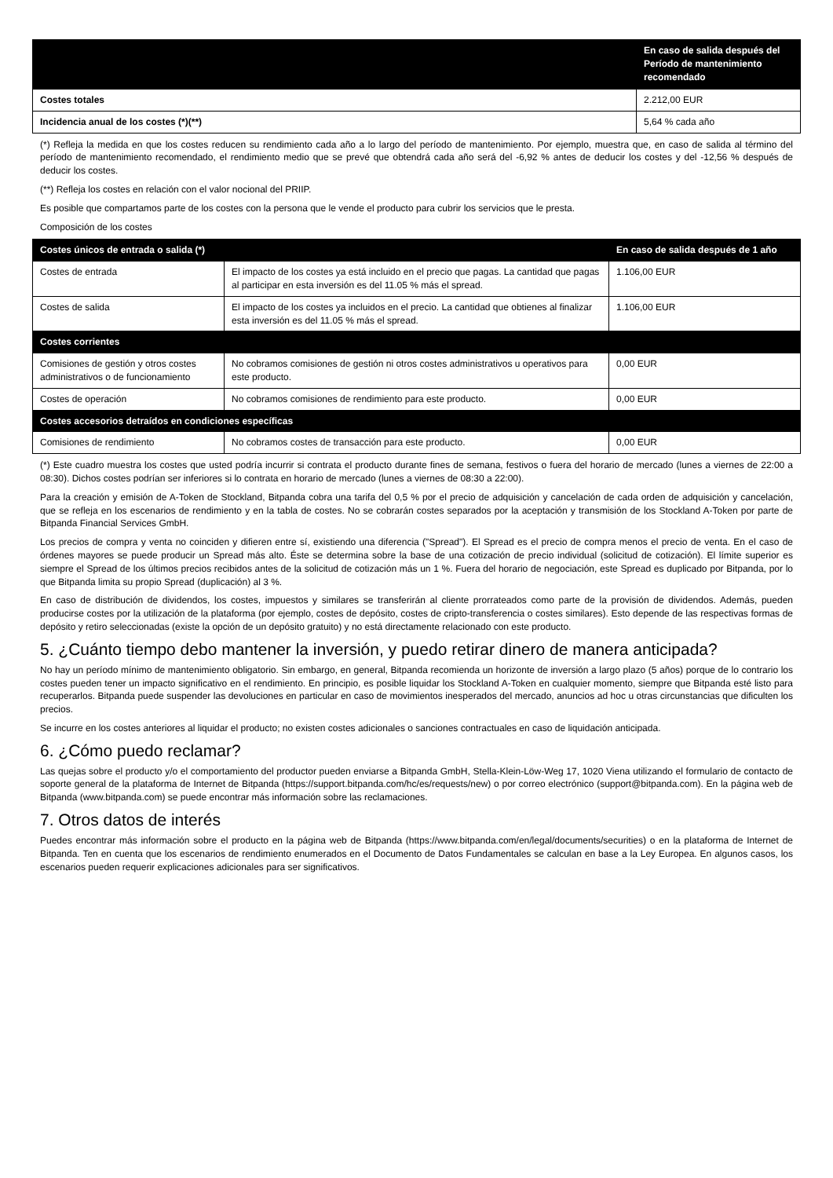| | En caso de salida después del Período de mantenimiento recomendado |
| --- | --- |
| Costes totales | 2.212,00 EUR |
| Incidencia anual de los costes (*)(**) | 5,64 % cada año |
(*) Refleja la medida en que los costes reducen su rendimiento cada año a lo largo del período de mantenimiento. Por ejemplo, muestra que, en caso de salida al término del período de mantenimiento recomendado, el rendimiento medio que se prevé que obtendrá cada año será del -6,92 % antes de deducir los costes y del -12,56 % después de deducir los costes.
(**) Refleja los costes en relación con el valor nocional del PRIIP.
Es posible que compartamos parte de los costes con la persona que le vende el producto para cubrir los servicios que le presta.
Composición de los costes
| Costes únicos de entrada o salida (*) | | En caso de salida después de 1 año |
| --- | --- | --- |
| Costes de entrada | El impacto de los costes ya está incluido en el precio que pagas. La cantidad que pagas al participar en esta inversión es del 11.05 % más el spread. | 1.106,00 EUR |
| Costes de salida | El impacto de los costes ya incluidos en el precio. La cantidad que obtienes al finalizar esta inversión es del 11.05 % más el spread. | 1.106,00 EUR |
| Costes corrientes | | |
| Comisiones de gestión y otros costes administrativos o de funcionamiento | No cobramos comisiones de gestión ni otros costes administrativos u operativos para este producto. | 0,00 EUR |
| Costes de operación | No cobramos comisiones de rendimiento para este producto. | 0,00 EUR |
| Costes accesorios detraídos en condiciones específicas | | |
| Comisiones de rendimiento | No cobramos costes de transacción para este producto. | 0,00 EUR |
(*) Este cuadro muestra los costes que usted podría incurrir si contrata el producto durante fines de semana, festivos o fuera del horario de mercado (lunes a viernes de 22:00 a 08:30). Dichos costes podrían ser inferiores si lo contrata en horario de mercado (lunes a viernes de 08:30 a 22:00).
Para la creación y emisión de A-Token de Stockland, Bitpanda cobra una tarifa del 0,5 % por el precio de adquisición y cancelación de cada orden de adquisición y cancelación, que se refleja en los escenarios de rendimiento y en la tabla de costes. No se cobrarán costes separados por la aceptación y transmisión de los Stockland A-Token por parte de Bitpanda Financial Services GmbH.
Los precios de compra y venta no coinciden y difieren entre sí, existiendo una diferencia ("Spread"). El Spread es el precio de compra menos el precio de venta. En el caso de órdenes mayores se puede producir un Spread más alto. Éste se determina sobre la base de una cotización de precio individual (solicitud de cotización). El límite superior es siempre el Spread de los últimos precios recibidos antes de la solicitud de cotización más un 1 %. Fuera del horario de negociación, este Spread es duplicado por Bitpanda, por lo que Bitpanda limita su propio Spread (duplicación) al 3 %.
En caso de distribución de dividendos, los costes, impuestos y similares se transferirán al cliente prorrateados como parte de la provisión de dividendos. Además, pueden producirse costes por la utilización de la plataforma (por ejemplo, costes de depósito, costes de cripto-transferencia o costes similares). Esto depende de las respectivas formas de depósito y retiro seleccionadas (existe la opción de un depósito gratuito) y no está directamente relacionado con este producto.
5. ¿Cuánto tiempo debo mantener la inversión, y puedo retirar dinero de manera anticipada?
No hay un período mínimo de mantenimiento obligatorio. Sin embargo, en general, Bitpanda recomienda un horizonte de inversión a largo plazo (5 años) porque de lo contrario los costes pueden tener un impacto significativo en el rendimiento. En principio, es posible liquidar los Stockland A-Token en cualquier momento, siempre que Bitpanda esté listo para recuperarlos. Bitpanda puede suspender las devoluciones en particular en caso de movimientos inesperados del mercado, anuncios ad hoc u otras circunstancias que dificulten los precios.
Se incurre en los costes anteriores al liquidar el producto; no existen costes adicionales o sanciones contractuales en caso de liquidación anticipada.
6. ¿Cómo puedo reclamar?
Las quejas sobre el producto y/o el comportamiento del productor pueden enviarse a Bitpanda GmbH, Stella-Klein-Löw-Weg 17, 1020 Viena utilizando el formulario de contacto de soporte general de la plataforma de Internet de Bitpanda (https://support.bitpanda.com/hc/es/requests/new) o por correo electrónico (support@bitpanda.com). En la página web de Bitpanda (www.bitpanda.com) se puede encontrar más información sobre las reclamaciones.
7. Otros datos de interés
Puedes encontrar más información sobre el producto en la página web de Bitpanda (https://www.bitpanda.com/en/legal/documents/securities) o en la plataforma de Internet de Bitpanda. Ten en cuenta que los escenarios de rendimiento enumerados en el Documento de Datos Fundamentales se calculan en base a la Ley Europea. En algunos casos, los escenarios pueden requerir explicaciones adicionales para ser significativos.